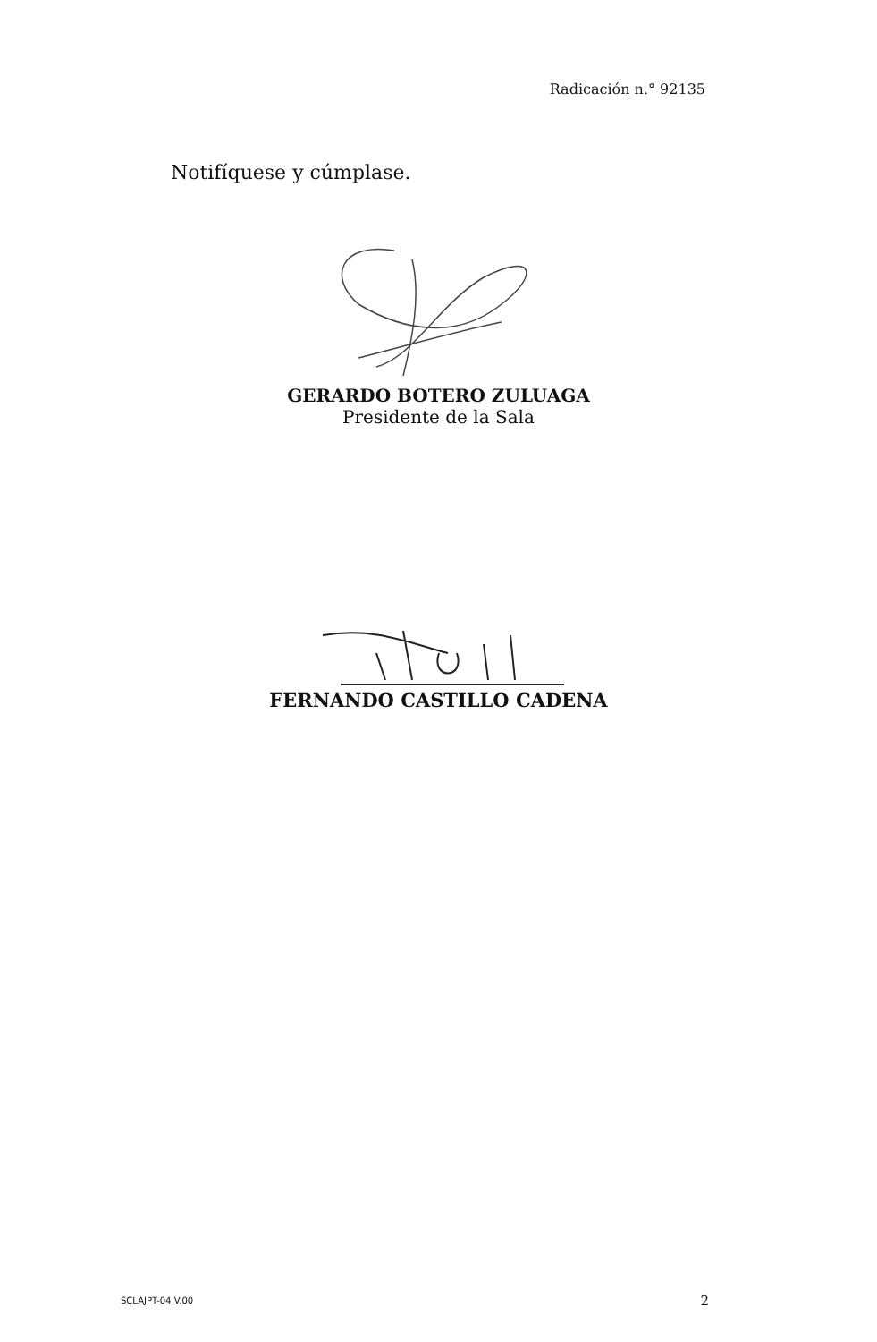Radicación n.° 92135
Notifíquese y cúmplase.
GERARDO BOTERO ZULUAGA
Presidente de la Sala
FERNANDO CASTILLO CADENA
SCLAJPT-04 V.00 2